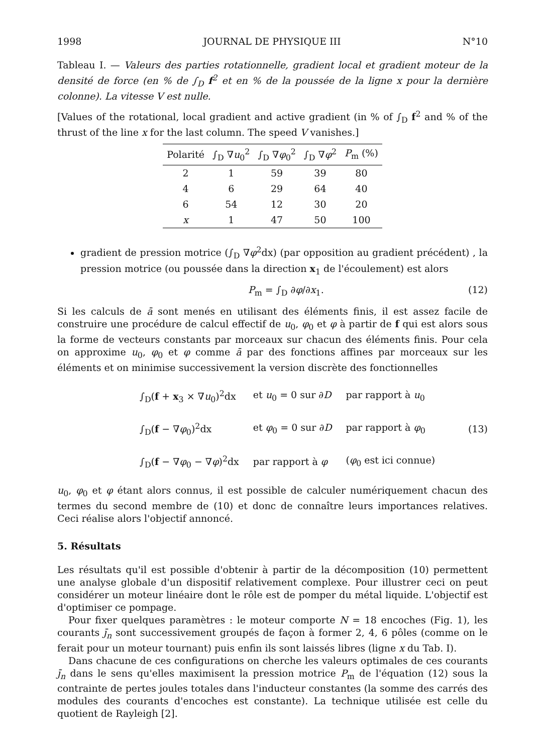1998 JOURNAL DE PHYSIQUE III N°10
Tableau I. — Valeurs des parties rotationnelle, gradient local et gradient moteur de la densité de force (en % de ∫<sub>D</sub> f<sup>2</sup> et en % de la poussée de la ligne x pour la dernière colonne). La vitesse V est nulle.
[Values of the rotational, local gradient and active gradient (in % of ∫<sub>D</sub> f<sup>2</sup> and % of the thrust of the line x for the last column. The speed V vanishes.]
| Polarité | ∫<sub>D</sub> ∇ u<sub>0</sub><sup>2</sup> | ∫<sub>D</sub> ∇ φ<sub>0</sub><sup>2</sup> | ∫<sub>D</sub> ∇ φ<sup>2</sup> | P<sub>m</sub> (%) |
| --- | --- | --- | --- | --- |
| 2 | 1 | 59 | 39 | 80 |
| 4 | 6 | 29 | 64 | 40 |
| 6 | 54 | 12 | 30 | 20 |
| x | 1 | 47 | 50 | 100 |
gradient de pression motrice (∫<sub>D</sub> ∇φ<sup>2</sup>dx) (par opposition au gradient précédent) , la pression motrice (ou poussée dans la direction x<sub>1</sub> de l'écoulement) est alors
P<sub>m</sub> = ∫<sub>D</sub> ∂φ/∂x<sub>1</sub>. (12)
Si les calculs de ā sont menés en utilisant des éléments finis, il est assez facile de construire une procédure de calcul effectif de u<sub>0</sub>, φ<sub>0</sub> et φ à partir de f qui est alors sous la forme de vecteurs constants par morceaux sur chacun des éléments finis. Pour cela on approxime u<sub>0</sub>, φ<sub>0</sub> et φ comme ā par des fonctions affines par morceaux sur les éléments et on minimise successivement la version discrète des fonctionnelles
| ∫<sub>D</sub>( f + x<sub>3</sub> × ∇ u<sub>0</sub>)<sup>2</sup>dx | et u<sub>0</sub> = 0 sur ∂ D | par rapport à u<sub>0</sub> |
| ∫<sub>D</sub>( f − ∇ φ<sub>0</sub>)<sup>2</sup>dx | et φ<sub>0</sub> = 0 sur ∂ D | par rapport à φ<sub>0</sub> |
| ∫<sub>D</sub>( f − ∇ φ<sub>0</sub> − ∇ φ )<sup>2</sup>dx | par rapport à φ | ( φ<sub>0</sub> est ici connue) |
(13)
u<sub>0</sub>, φ<sub>0</sub> et φ étant alors connus, il est possible de calculer numériquement chacun des termes du second membre de (10) et donc de connaître leurs importances relatives. Ceci réalise alors l'objectif annoncé.
5. Résultats
Les résultats qu'il est possible d'obtenir à partir de la décomposition (10) permettent une analyse globale d'un dispositif relativement complexe. Pour illustrer ceci on peut considérer un moteur linéaire dont le rôle est de pomper du métal liquide. L'objectif est d'optimiser ce pompage.
Pour fixer quelques paramètres : le moteur comporte N = 18 encoches (Fig. 1), les courants j̄<sub>n</sub> sont successivement groupés de façon à former 2, 4, 6 pôles (comme on le ferait pour un moteur tournant) puis enfin ils sont laissés libres (ligne x du Tab. I).
Dans chacune de ces configurations on cherche les valeurs optimales de ces courants j̄<sub>n</sub> dans le sens qu'elles maximisent la pression motrice P<sub>m</sub> de l'équation (12) sous la contrainte de pertes joules totales dans l'inducteur constantes (la somme des carrés des modules des courants d'encoches est constante). La technique utilisée est celle du quotient de Rayleigh [2].